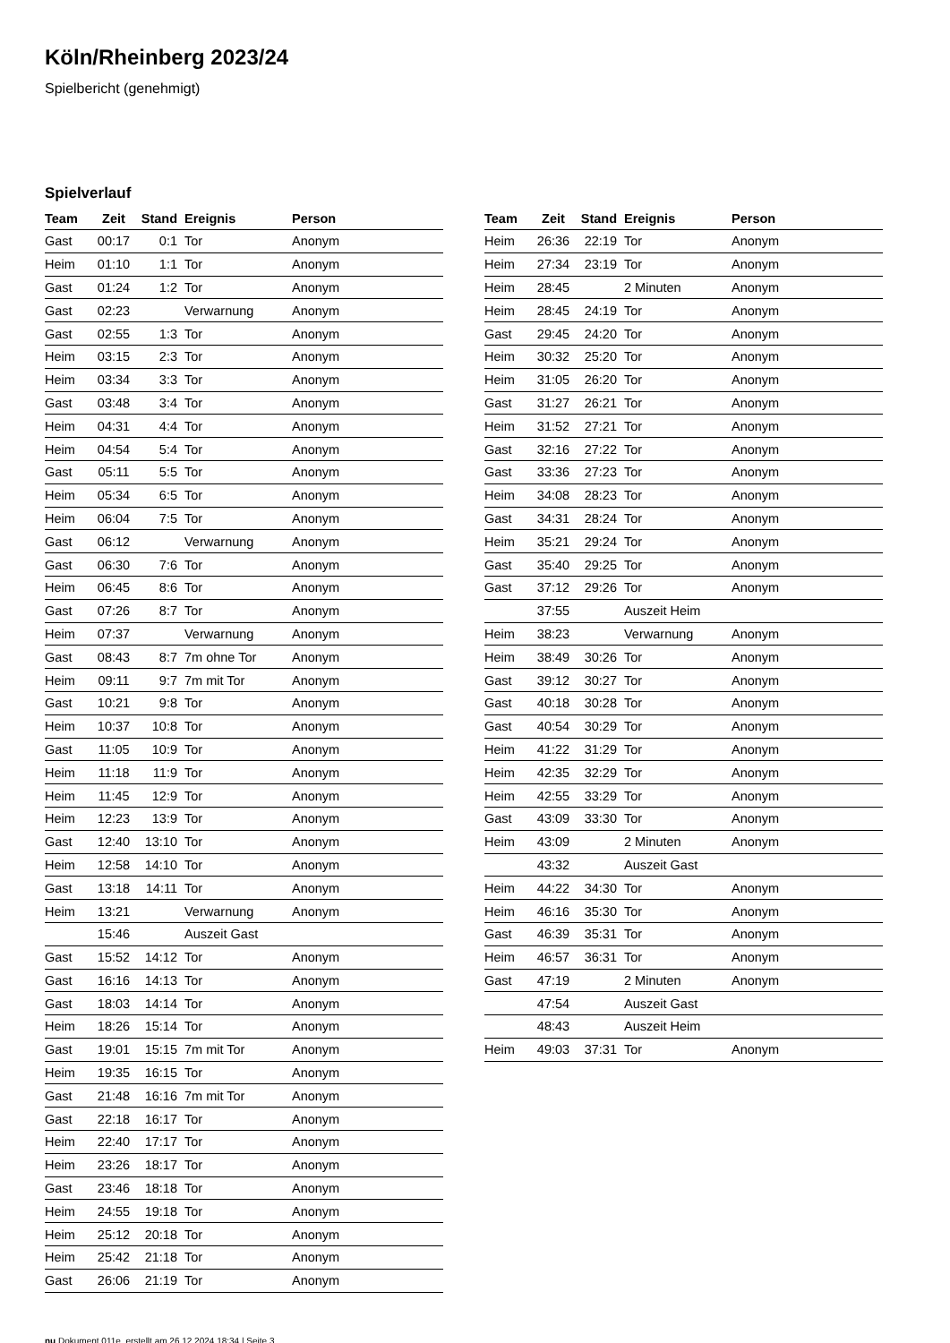Köln/Rheinberg 2023/24
Spielbericht (genehmigt)
Spielverlauf
| Team | Zeit | Stand | Ereignis | Person |
| --- | --- | --- | --- | --- |
| Gast | 00:17 | 0:1 | Tor | Anonym |
| Heim | 01:10 | 1:1 | Tor | Anonym |
| Gast | 01:24 | 1:2 | Tor | Anonym |
| Gast | 02:23 | | Verwarnung | Anonym |
| Gast | 02:55 | 1:3 | Tor | Anonym |
| Heim | 03:15 | 2:3 | Tor | Anonym |
| Heim | 03:34 | 3:3 | Tor | Anonym |
| Gast | 03:48 | 3:4 | Tor | Anonym |
| Heim | 04:31 | 4:4 | Tor | Anonym |
| Heim | 04:54 | 5:4 | Tor | Anonym |
| Gast | 05:11 | 5:5 | Tor | Anonym |
| Heim | 05:34 | 6:5 | Tor | Anonym |
| Heim | 06:04 | 7:5 | Tor | Anonym |
| Gast | 06:12 | | Verwarnung | Anonym |
| Gast | 06:30 | 7:6 | Tor | Anonym |
| Heim | 06:45 | 8:6 | Tor | Anonym |
| Gast | 07:26 | 8:7 | Tor | Anonym |
| Heim | 07:37 | | Verwarnung | Anonym |
| Gast | 08:43 | 8:7 | 7m ohne Tor | Anonym |
| Heim | 09:11 | 9:7 | 7m mit Tor | Anonym |
| Gast | 10:21 | 9:8 | Tor | Anonym |
| Heim | 10:37 | 10:8 | Tor | Anonym |
| Gast | 11:05 | 10:9 | Tor | Anonym |
| Heim | 11:18 | 11:9 | Tor | Anonym |
| Heim | 11:45 | 12:9 | Tor | Anonym |
| Heim | 12:23 | 13:9 | Tor | Anonym |
| Gast | 12:40 | 13:10 | Tor | Anonym |
| Heim | 12:58 | 14:10 | Tor | Anonym |
| Gast | 13:18 | 14:11 | Tor | Anonym |
| Heim | 13:21 | | Verwarnung | Anonym |
| | 15:46 | | Auszeit Gast | |
| Gast | 15:52 | 14:12 | Tor | Anonym |
| Gast | 16:16 | 14:13 | Tor | Anonym |
| Gast | 18:03 | 14:14 | Tor | Anonym |
| Heim | 18:26 | 15:14 | Tor | Anonym |
| Gast | 19:01 | 15:15 | 7m mit Tor | Anonym |
| Heim | 19:35 | 16:15 | Tor | Anonym |
| Gast | 21:48 | 16:16 | 7m mit Tor | Anonym |
| Gast | 22:18 | 16:17 | Tor | Anonym |
| Heim | 22:40 | 17:17 | Tor | Anonym |
| Heim | 23:26 | 18:17 | Tor | Anonym |
| Gast | 23:46 | 18:18 | Tor | Anonym |
| Heim | 24:55 | 19:18 | Tor | Anonym |
| Heim | 25:12 | 20:18 | Tor | Anonym |
| Heim | 25:42 | 21:18 | Tor | Anonym |
| Gast | 26:06 | 21:19 | Tor | Anonym |
| Team | Zeit | Stand | Ereignis | Person |
| --- | --- | --- | --- | --- |
| Heim | 26:36 | 22:19 | Tor | Anonym |
| Heim | 27:34 | 23:19 | Tor | Anonym |
| Heim | 28:45 | | 2 Minuten | Anonym |
| Heim | 28:45 | 24:19 | Tor | Anonym |
| Gast | 29:45 | 24:20 | Tor | Anonym |
| Heim | 30:32 | 25:20 | Tor | Anonym |
| Heim | 31:05 | 26:20 | Tor | Anonym |
| Gast | 31:27 | 26:21 | Tor | Anonym |
| Heim | 31:52 | 27:21 | Tor | Anonym |
| Gast | 32:16 | 27:22 | Tor | Anonym |
| Gast | 33:36 | 27:23 | Tor | Anonym |
| Heim | 34:08 | 28:23 | Tor | Anonym |
| Gast | 34:31 | 28:24 | Tor | Anonym |
| Heim | 35:21 | 29:24 | Tor | Anonym |
| Gast | 35:40 | 29:25 | Tor | Anonym |
| Gast | 37:12 | 29:26 | Tor | Anonym |
| | 37:55 | | Auszeit Heim | |
| Heim | 38:23 | | Verwarnung | Anonym |
| Heim | 38:49 | 30:26 | Tor | Anonym |
| Gast | 39:12 | 30:27 | Tor | Anonym |
| Gast | 40:18 | 30:28 | Tor | Anonym |
| Gast | 40:54 | 30:29 | Tor | Anonym |
| Heim | 41:22 | 31:29 | Tor | Anonym |
| Heim | 42:35 | 32:29 | Tor | Anonym |
| Heim | 42:55 | 33:29 | Tor | Anonym |
| Gast | 43:09 | 33:30 | Tor | Anonym |
| Heim | 43:09 | | 2 Minuten | Anonym |
| | 43:32 | | Auszeit Gast | |
| Heim | 44:22 | 34:30 | Tor | Anonym |
| Heim | 46:16 | 35:30 | Tor | Anonym |
| Gast | 46:39 | 35:31 | Tor | Anonym |
| Heim | 46:57 | 36:31 | Tor | Anonym |
| Gast | 47:19 | | 2 Minuten | Anonym |
| | 47:54 | | Auszeit Gast | |
| | 48:43 | | Auszeit Heim | |
| Heim | 49:03 | 37:31 | Tor | Anonym |
nu.Dokument 011e, erstellt am 26.12.2024 18:34 | Seite 3